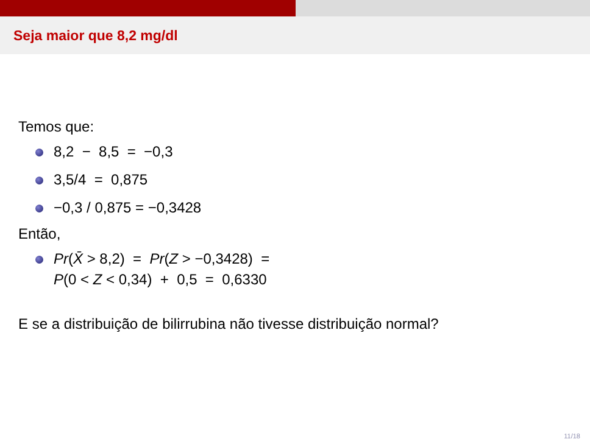Seja maior que 8,2 mg/dl
Temos que:
8,2 − 8,5 = −0,3
3,5/4 = 0,875
−0,3 / 0,875 = −0,3428
Então,
Pr(X̄ > 8,2) = Pr(Z > −0,3428) =
P(0 < Z < 0,34) + 0,5 = 0,6330
E se a distribuição de bilirrubina não tivesse distribuição normal?
11/18